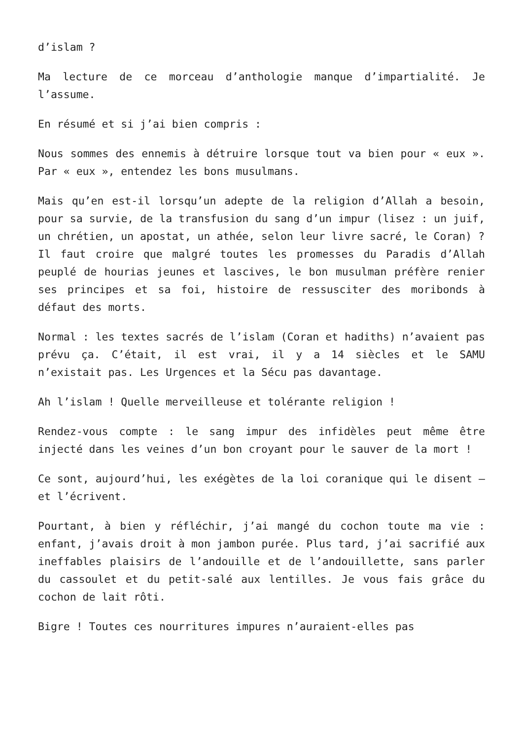d’islam ?
Ma lecture de ce morceau d’anthologie manque d’impartialité. Je l’assume.
En résumé et si j’ai bien compris :
Nous sommes des ennemis à détruire lorsque tout va bien pour « eux ». Par « eux », entendez les bons musulmans.
Mais qu’en est-il lorsqu’un adepte de la religion d’Allah a besoin, pour sa survie, de la transfusion du sang d’un impur (lisez : un juif, un chrétien, un apostat, un athée, selon leur livre sacré, le Coran) ?
Il faut croire que malgré toutes les promesses du Paradis d’Allah peuplé de hourias jeunes et lascives, le bon musulman préfère renier ses principes et sa foi, histoire de ressusciter des moribonds à défaut des morts.
Normal : les textes sacrés de l’islam (Coran et hadiths) n’avaient pas prévu ça. C’était, il est vrai, il y a 14 siècles et le SAMU n’existait pas. Les Urgences et la Sécu pas davantage.
Ah l’islam ! Quelle merveilleuse et tolérante religion !
Rendez-vous compte : le sang impur des infidèles peut même être injecté dans les veines d’un bon croyant pour le sauver de la mort !
Ce sont, aujourd’hui, les exégètes de la loi coranique qui le disent – et l’écrivent.
Pourtant, à bien y réfléchir, j’ai mangé du cochon toute ma vie : enfant, j’avais droit à mon jambon purée. Plus tard, j’ai sacrifié aux ineffables plaisirs de l’andouille et de l’andouillette, sans parler du cassoulet et du petit-salé aux lentilles. Je vous fais grâce du cochon de lait rôti.
Bigre ! Toutes ces nourritures impures n’auraient-elles pas